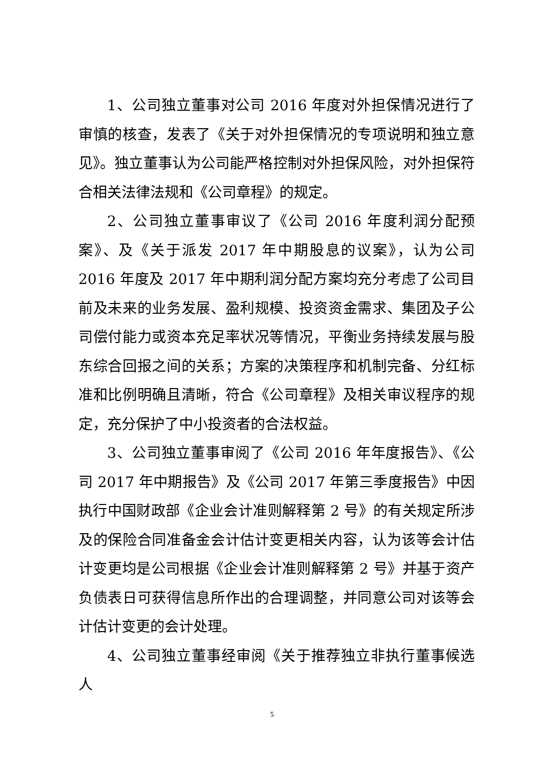1、公司独立董事对公司 2016 年度对外担保情况进行了审慎的核查，发表了《关于对外担保情况的专项说明和独立意见》。独立董事认为公司能严格控制对外担保风险，对外担保符合相关法律法规和《公司章程》的规定。
2、公司独立董事审议了《公司 2016 年度利润分配预案》、及《关于派发 2017 年中期股息的议案》，认为公司 2016 年度及 2017 年中期利润分配方案均充分考虑了公司目前及未来的业务发展、盈利规模、投资资金需求、集团及子公司偿付能力或资本充足率状况等情况，平衡业务持续发展与股东综合回报之间的关系；方案的决策程序和机制完备、分红标准和比例明确且清晰，符合《公司章程》及相关审议程序的规定，充分保护了中小投资者的合法权益。
3、公司独立董事审阅了《公司 2016 年年度报告》、《公司 2017 年中期报告》及《公司 2017 年第三季度报告》中因执行中国财政部《企业会计准则解释第 2 号》的有关规定所涉及的保险合同准备金会计估计变更相关内容，认为该等会计估计变更均是公司根据《企业会计准则解释第 2 号》并基于资产负债表日可获得信息所作出的合理调整，并同意公司对该等会计估计变更的会计处理。
4、公司独立董事经审阅《关于推荐独立非执行董事候选人
5